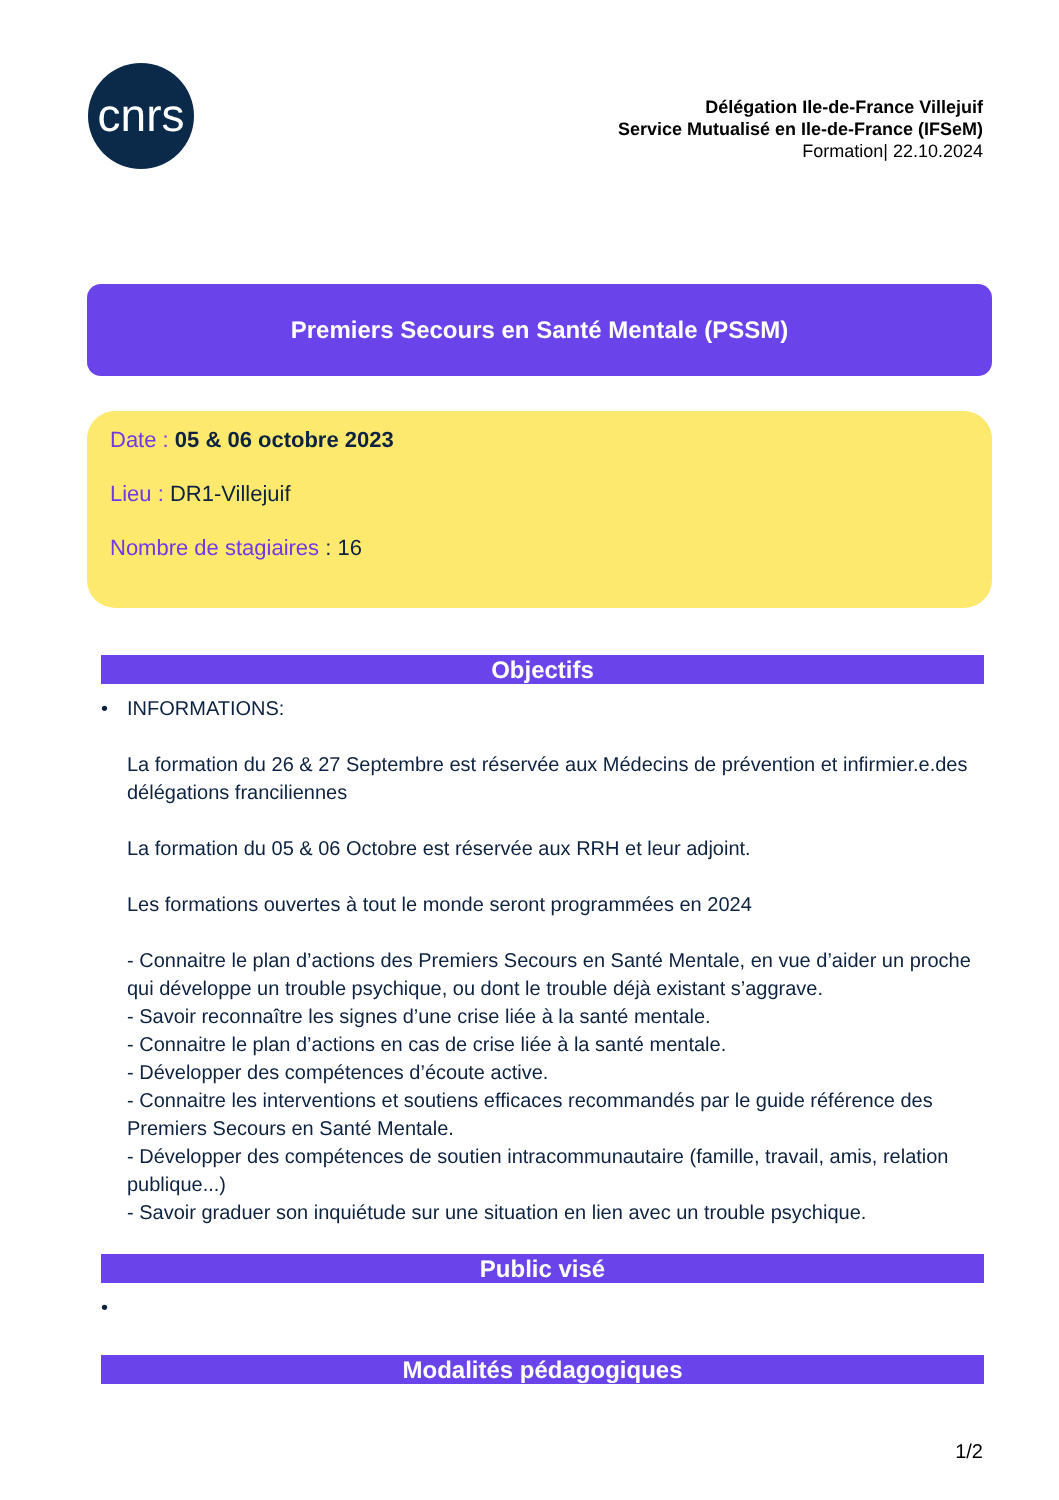cnrs
Délégation Ile-de-France Villejuif
Service Mutualisé en Ile-de-France (IFSeM)
Formation| 22.10.2024
Premiers Secours en Santé Mentale (PSSM)
Date : 05 & 06 octobre 2023
Lieu : DR1-Villejuif
Nombre de stagiaires : 16
Objectifs
•
INFORMATIONS:
La formation du 26 & 27 Septembre est réservée aux Médecins de prévention et infirmier.e.des délégations franciliennes
La formation du 05 & 06 Octobre est réservée aux RRH et leur adjoint.
Les formations ouvertes à tout le monde seront programmées en 2024
- Connaitre le plan d’actions des Premiers Secours en Santé Mentale, en vue d’aider un proche qui développe un trouble psychique, ou dont le trouble déjà existant s’aggrave.
- Savoir reconnaître les signes d’une crise liée à la santé mentale.
- Connaitre le plan d’actions en cas de crise liée à la santé mentale.
- Développer des compétences d’écoute active.
- Connaitre les interventions et soutiens efficaces recommandés par le guide référence des Premiers Secours en Santé Mentale.
- Développer des compétences de soutien intracommunautaire (famille, travail, amis, relation publique...)
- Savoir graduer son inquiétude sur une situation en lien avec un trouble psychique.
Public visé
•
Modalités pédagogiques
1/2